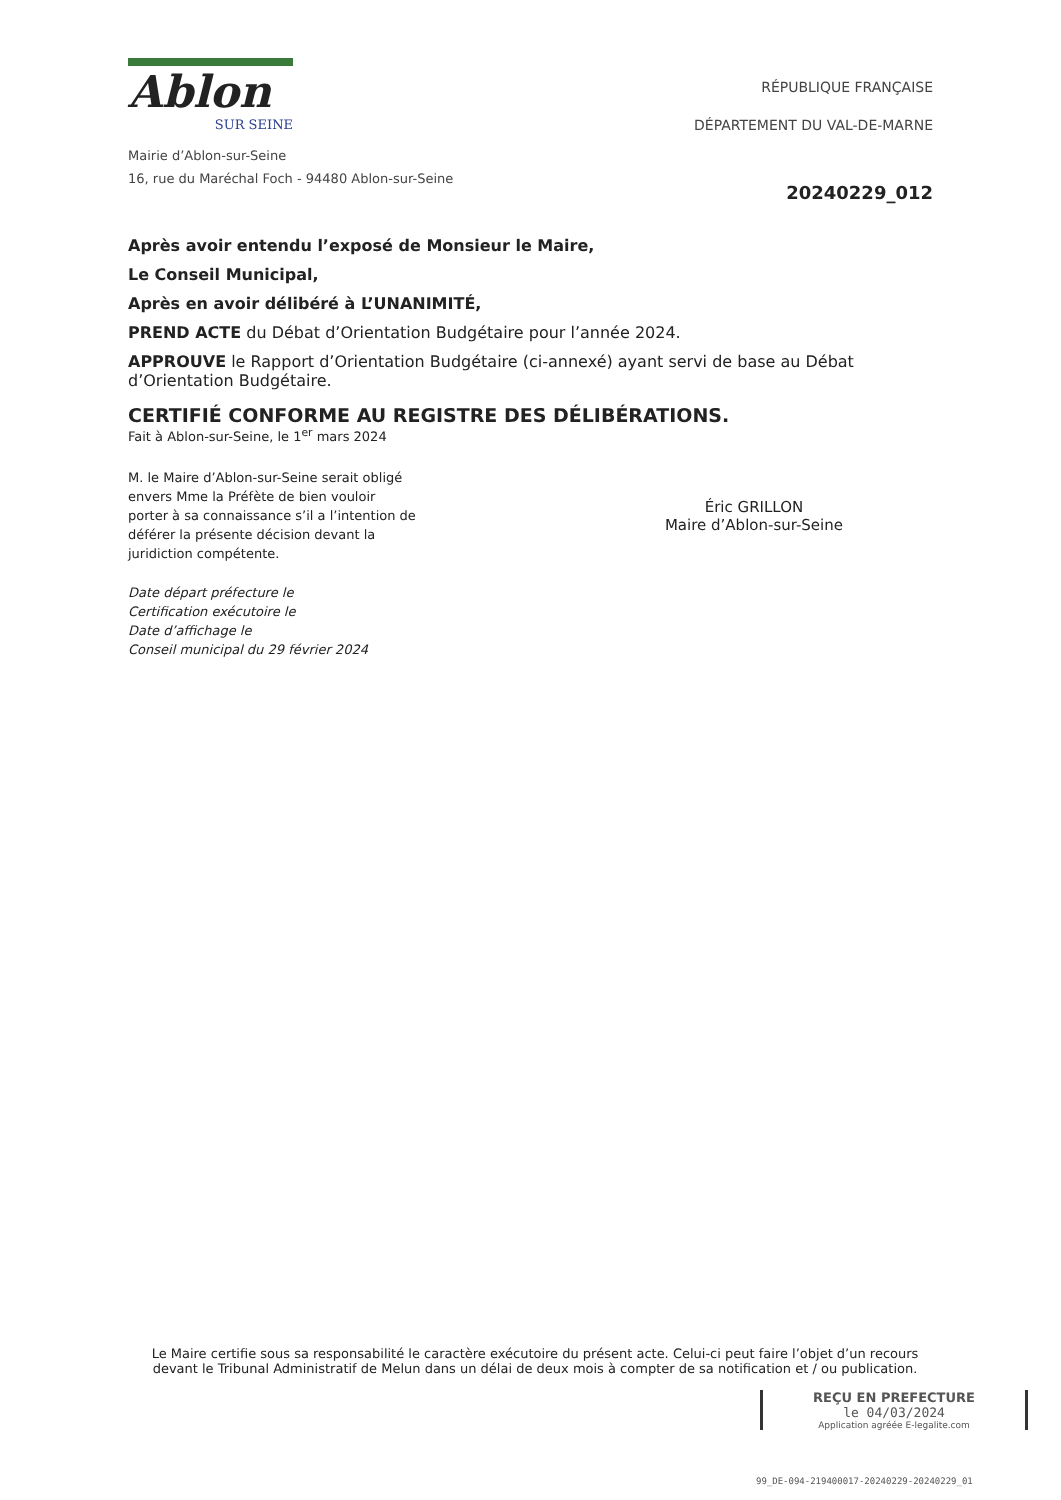Ablon
SUR SEINE
Mairie d’Ablon-sur-Seine
16, rue du Maréchal Foch - 94480 Ablon-sur-Seine
RÉPUBLIQUE FRANÇAISE
DÉPARTEMENT DU VAL-DE-MARNE
20240229_012
Après avoir entendu l’exposé de Monsieur le Maire,
Le Conseil Municipal,
Après en avoir délibéré à L’UNANIMITÉ,
PREND ACTE du Débat d’Orientation Budgétaire pour l’année 2024.
APPROUVE le Rapport d’Orientation Budgétaire (ci-annexé) ayant servi de base au Débat d’Orientation Budgétaire.
CERTIFIÉ CONFORME AU REGISTRE DES DÉLIBÉRATIONS.
Fait à Ablon-sur-Seine, le 1<sup>er</sup> mars 2024
M. le Maire d’Ablon-sur-Seine serait obligé envers Mme la Préfète de bien vouloir porter à sa connaissance s’il a l’intention de déférer la présente décision devant la juridiction compétente.
Date départ préfecture le
Certification exécutoire le
Date d’affichage le
Conseil municipal du 29 février 2024
Éric GRILLON
Maire d’Ablon-sur-Seine
Le Maire certifie sous sa responsabilité le caractère exécutoire du présent acte. Celui-ci peut faire l’objet d’un recours devant le Tribunal Administratif de Melun dans un délai de deux mois à compter de sa notification et / ou publication.
REÇU EN PREFECTURE
le 04/03/2024
Application agréée E-legalite.com
99_DE-094-219400017-20240229-20240229_01